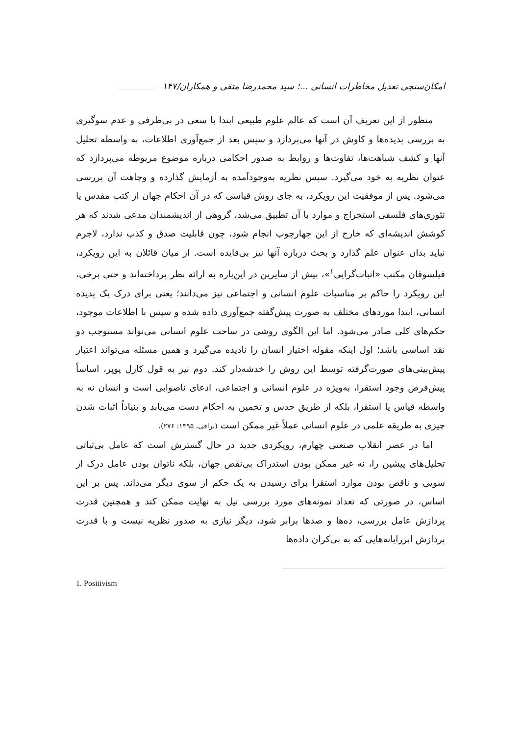امکان‌سنجی تعدیل مخاطرات انسانی ...؛ سید محمدرضا متقی و همکاران/۱۴۷
منظور از این تعریف آن است که عالم علوم طبیعی ابتدا با سعی در بی‌طرفی و عدم سوگیری به بررسی پدیده‌ها و کاوش در آنها می‌پردازد و سپس بعد از جمع‌آوری اطلاعات، به واسطه تحلیل آنها و کشف شباهت‌ها، تفاوت‌ها و روابط به صدور احکامی درباره موضوع مربوطه می‌پردازد که عنوان نظریه به خود می‌گیرد. سپس نظریه به‌وجودآمده به آزمایش گذارده و وجاهت آن بررسی می‌شود. پس از موفقیت این رویکرد، به جای روش قیاسی که در آن احکام جهان از کتب مقدس یا تئوری‌های فلسفی استخراج و موارد با آن تطبیق می‌شد، گروهی از اندیشمندان مدعی شدند که هر کوشش اندیشه‌ای که خارج از این چهارچوب انجام شود، چون قابلیت صدق و کذب ندارد، لاجرم نباید بدان عنوان علم گذارد و بحث درباره آنها نیز بی‌فایده است. از میان قائلان به این رویکرد، فیلسوفان مکتب «اثبات‌گرایی<sup>۱</sup>»، بیش از سایرین در این‌باره به ارائه نظر پرداخته‌اند و حتی برخی، این رویکرد را حاکم بر مناسبات علوم انسانی و اجتماعی نیز می‌دانند؛ یعنی برای درک یک پدیده انسانی، ابتدا موردهای مختلف به صورت پیش‌گفته جمع‌آوری داده شده و سپس با اطلاعات موجود، حکم‌های کلی صادر می‌شود. اما این الگوی روشی در ساحت علوم انسانی می‌تواند مستوجب دو نقد اساسی باشد؛ اول اینکه مقوله اختیار انسان را نادیده می‌گیرد و همین مسئله می‌تواند اعتبار پیش‌بینی‌های صورت‌گرفته توسط این روش را خدشه‌دار کند. دوم نیز به قول کارل پوپر، اساساً پیش‌فرض وجود استقرا، به‌ویژه در علوم انسانی و اجتماعی، ادعای ناصوابی است و انسان نه به واسطه قیاس یا استقرا، بلکه از طریق حدس و تخمین به احکام دست می‌یابد و بنیاداً اثبات شدن چیزی به طریقه علمی در علوم انسانی عملاً غیر ممکن است (نراقی، ۱۳۹۵: ۲۷۶).
اما در عصر انقلاب صنعتی چهارم، رویکردی جدید در حال گسترش است که عامل بی‌ثباتی تحلیل‌های پیشین را، نه غیر ممکن بودن استدراک بی‌نقص جهان، بلکه ناتوان بودن عامل درک از سویی و ناقص بودن موارد استقرا برای رسیدن به یک حکم از سوی دیگر می‌داند. پس بر این اساس، در صورتی که تعداد نمونه‌های مورد بررسی نیل به نهایت ممکن کند و همچنین قدرت پردازش عامل بررسی، ده‌ها و صدها برابر شود، دیگر نیازی به صدور نظریه نیست و با قدرت پردازش ابررایانه‌هایی که به بی‌کران داده‌ها
1. Positivism